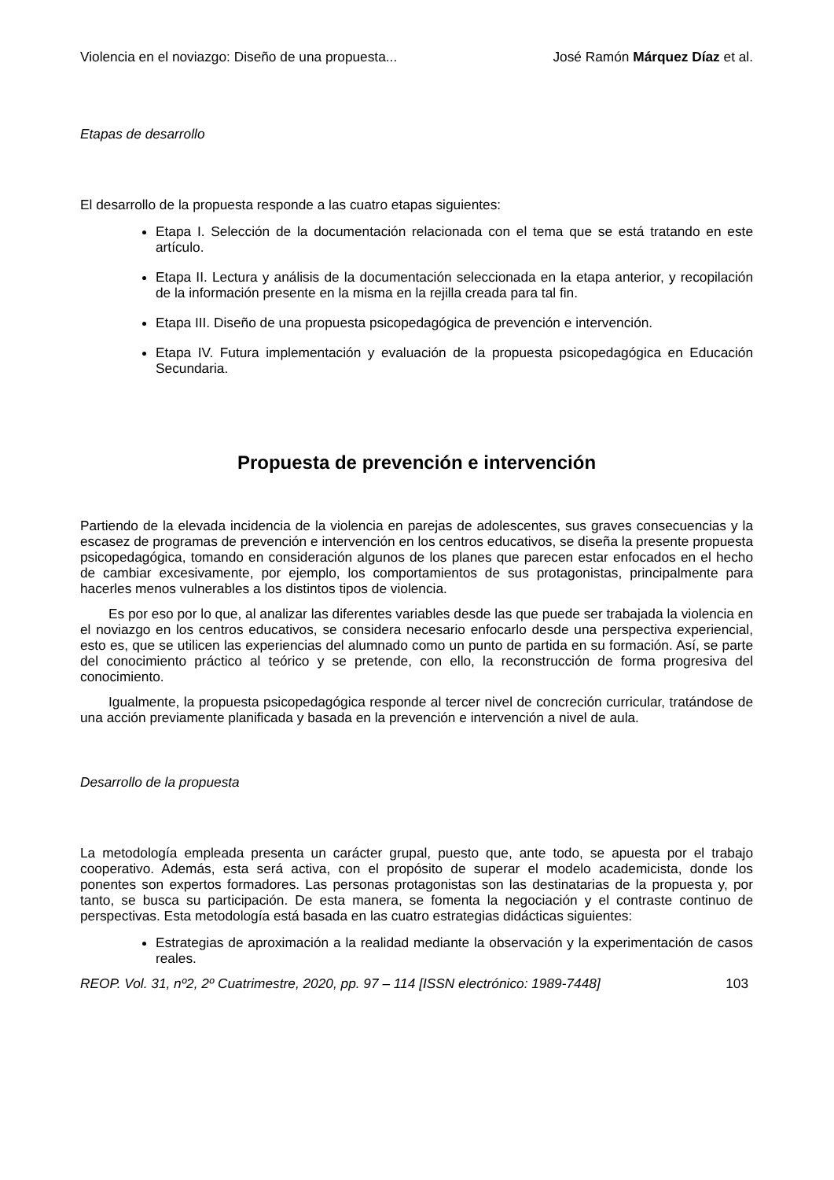Violencia en el noviazgo: Diseño de una propuesta... José Ramón Márquez Díaz et al.
Etapas de desarrollo
El desarrollo de la propuesta responde a las cuatro etapas siguientes:
Etapa I. Selección de la documentación relacionada con el tema que se está tratando en este artículo.
Etapa II. Lectura y análisis de la documentación seleccionada en la etapa anterior, y recopilación de la información presente en la misma en la rejilla creada para tal fin.
Etapa III. Diseño de una propuesta psicopedagógica de prevención e intervención.
Etapa IV. Futura implementación y evaluación de la propuesta psicopedagógica en Educación Secundaria.
Propuesta de prevención e intervención
Partiendo de la elevada incidencia de la violencia en parejas de adolescentes, sus graves consecuencias y la escasez de programas de prevención e intervención en los centros educativos, se diseña la presente propuesta psicopedagógica, tomando en consideración algunos de los planes que parecen estar enfocados en el hecho de cambiar excesivamente, por ejemplo, los comportamientos de sus protagonistas, principalmente para hacerles menos vulnerables a los distintos tipos de violencia.
Es por eso por lo que, al analizar las diferentes variables desde las que puede ser trabajada la violencia en el noviazgo en los centros educativos, se considera necesario enfocarlo desde una perspectiva experiencial, esto es, que se utilicen las experiencias del alumnado como un punto de partida en su formación. Así, se parte del conocimiento práctico al teórico y se pretende, con ello, la reconstrucción de forma progresiva del conocimiento.
Igualmente, la propuesta psicopedagógica responde al tercer nivel de concreción curricular, tratándose de una acción previamente planificada y basada en la prevención e intervención a nivel de aula.
Desarrollo de la propuesta
La metodología empleada presenta un carácter grupal, puesto que, ante todo, se apuesta por el trabajo cooperativo. Además, esta será activa, con el propósito de superar el modelo academicista, donde los ponentes son expertos formadores. Las personas protagonistas son las destinatarias de la propuesta y, por tanto, se busca su participación. De esta manera, se fomenta la negociación y el contraste continuo de perspectivas. Esta metodología está basada en las cuatro estrategias didácticas siguientes:
Estrategias de aproximación a la realidad mediante la observación y la experimentación de casos reales.
REOP. Vol. 31, nº2, 2º Cuatrimestre, 2020, pp. 97 – 114 [ISSN electrónico: 1989-7448] 103